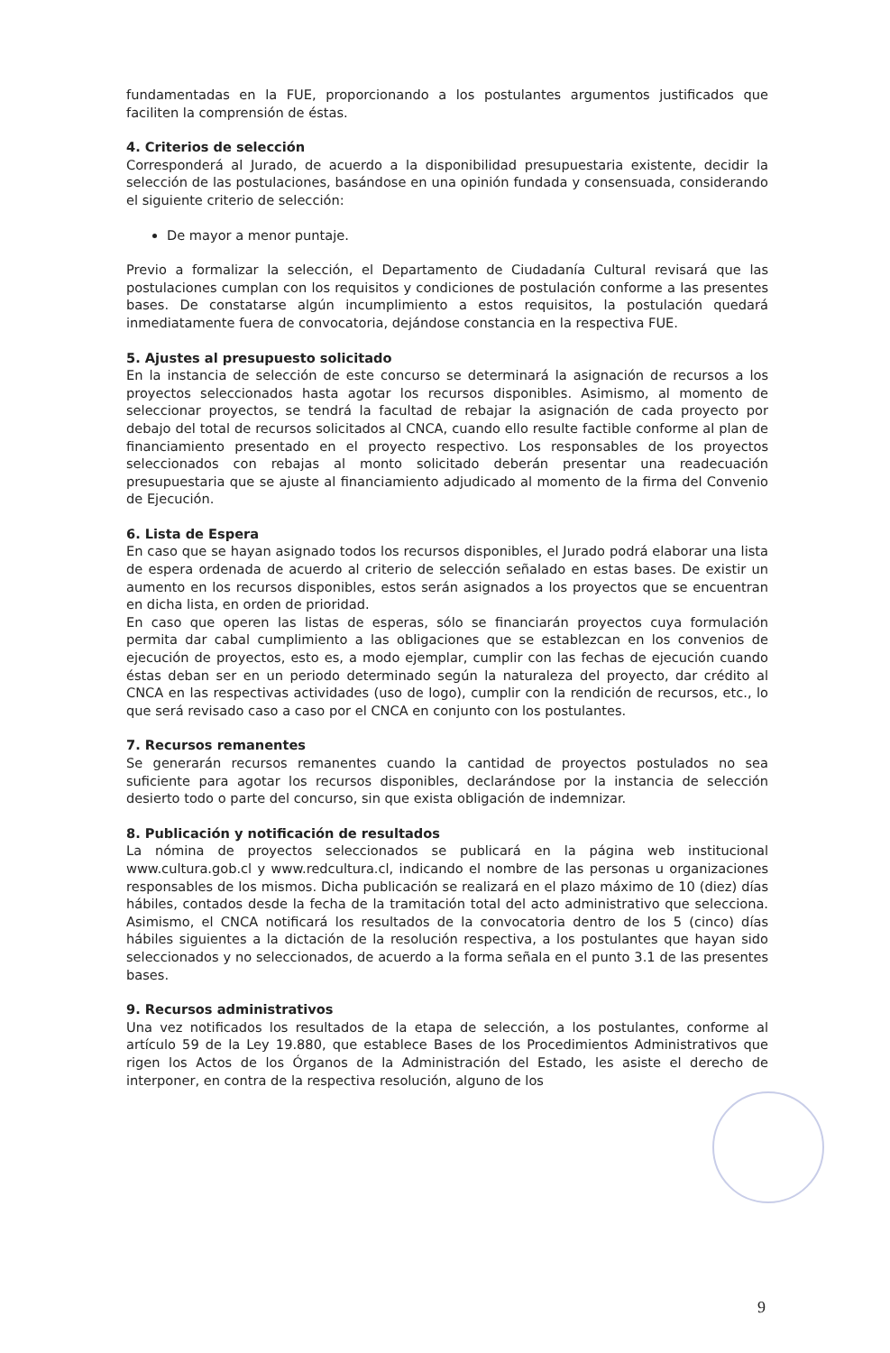fundamentadas en la FUE, proporcionando a los postulantes argumentos justificados que faciliten la comprensión de éstas.
4. Criterios de selección
Corresponderá al Jurado, de acuerdo a la disponibilidad presupuestaria existente, decidir la selección de las postulaciones, basándose en una opinión fundada y consensuada, considerando el siguiente criterio de selección:
De mayor a menor puntaje.
Previo a formalizar la selección, el Departamento de Ciudadanía Cultural revisará que las postulaciones cumplan con los requisitos y condiciones de postulación conforme a las presentes bases. De constatarse algún incumplimiento a estos requisitos, la postulación quedará inmediatamente fuera de convocatoria, dejándose constancia en la respectiva FUE.
5. Ajustes al presupuesto solicitado
En la instancia de selección de este concurso se determinará la asignación de recursos a los proyectos seleccionados hasta agotar los recursos disponibles. Asimismo, al momento de seleccionar proyectos, se tendrá la facultad de rebajar la asignación de cada proyecto por debajo del total de recursos solicitados al CNCA, cuando ello resulte factible conforme al plan de financiamiento presentado en el proyecto respectivo. Los responsables de los proyectos seleccionados con rebajas al monto solicitado deberán presentar una readecuación presupuestaria que se ajuste al financiamiento adjudicado al momento de la firma del Convenio de Ejecución.
6. Lista de Espera
En caso que se hayan asignado todos los recursos disponibles, el Jurado podrá elaborar una lista de espera ordenada de acuerdo al criterio de selección señalado en estas bases. De existir un aumento en los recursos disponibles, estos serán asignados a los proyectos que se encuentran en dicha lista, en orden de prioridad.
En caso que operen las listas de esperas, sólo se financiarán proyectos cuya formulación permita dar cabal cumplimiento a las obligaciones que se establezcan en los convenios de ejecución de proyectos, esto es, a modo ejemplar, cumplir con las fechas de ejecución cuando éstas deban ser en un periodo determinado según la naturaleza del proyecto, dar crédito al CNCA en las respectivas actividades (uso de logo), cumplir con la rendición de recursos, etc., lo que será revisado caso a caso por el CNCA en conjunto con los postulantes.
7. Recursos remanentes
Se generarán recursos remanentes cuando la cantidad de proyectos postulados no sea suficiente para agotar los recursos disponibles, declarándose por la instancia de selección desierto todo o parte del concurso, sin que exista obligación de indemnizar.
8. Publicación y notificación de resultados
La nómina de proyectos seleccionados se publicará en la página web institucional www.cultura.gob.cl y www.redcultura.cl, indicando el nombre de las personas u organizaciones responsables de los mismos. Dicha publicación se realizará en el plazo máximo de 10 (diez) días hábiles, contados desde la fecha de la tramitación total del acto administrativo que selecciona. Asimismo, el CNCA notificará los resultados de la convocatoria dentro de los 5 (cinco) días hábiles siguientes a la dictación de la resolución respectiva, a los postulantes que hayan sido seleccionados y no seleccionados, de acuerdo a la forma señala en el punto 3.1 de las presentes bases.
9. Recursos administrativos
Una vez notificados los resultados de la etapa de selección, a los postulantes, conforme al artículo 59 de la Ley 19.880, que establece Bases de los Procedimientos Administrativos que rigen los Actos de los Órganos de la Administración del Estado, les asiste el derecho de interponer, en contra de la respectiva resolución, alguno de los
9